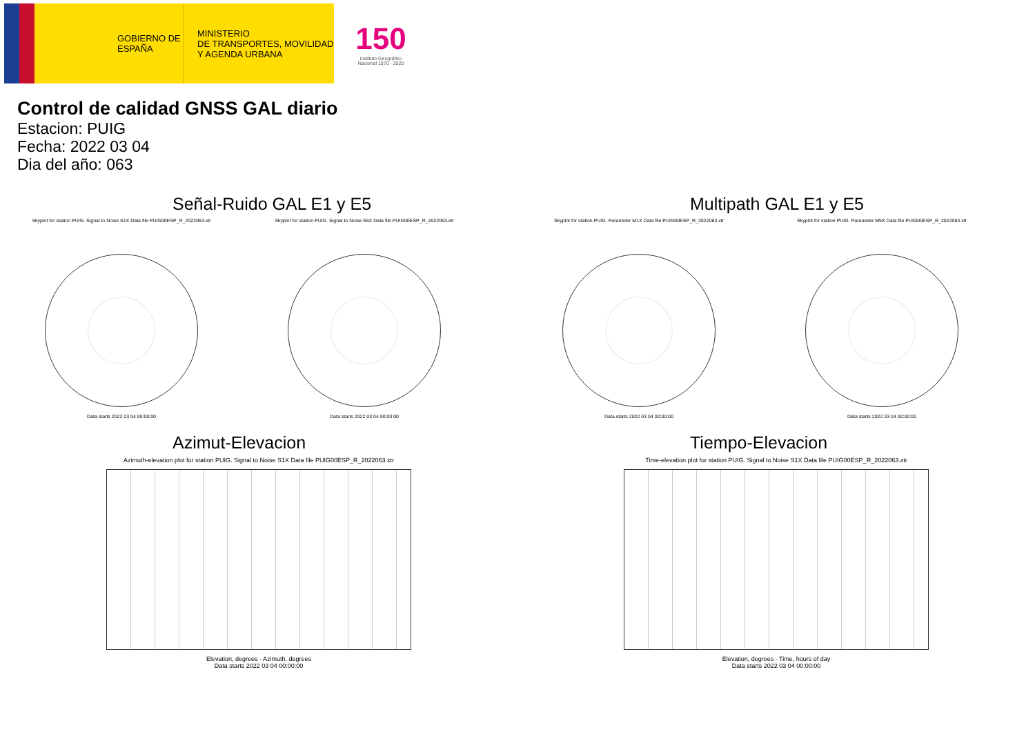GOBIERNO DE ESPAÑA
MINISTERIO
DE TRANSPORTES, MOVILIDAD
Y AGENDA URBANA
150
Instituto Geográfico Nacional 1870 · 2020
Control de calidad GNSS GAL diario
Estacion: PUIG
Fecha: 2022 03 04
Dia del año: 063
Señal-Ruido GAL E1 y E5
Skyplot for station PUIG. Signal to Noise S1X Data file PUIG00ESP_R_2022063.xtr
Data starts 2022 03 04 00:00:00
Skyplot for station PUIG. Signal to Noise S5X Data file PUIG00ESP_R_2022063.xtr
Data starts 2022 03 04 00:00:00
Multipath GAL E1 y E5
Skyplot for station PUIG. Parameter M1X Data file PUIG00ESP_R_2022063.xtr
Data starts 2022 03 04 00:00:00
Skyplot for station PUIG. Parameter M5X Data file PUIG00ESP_R_2022063.xtr
Data starts 2022 03 04 00:00:00
Azimut-Elevacion
Azimuth-elevation plot for station PUIG. Signal to Noise S1X Data file PUIG00ESP_R_2022063.xtr
Elevation, degrees · Azimuth, degrees
Data starts 2022 03 04 00:00:00
Tiempo-Elevacion
Time-elevation plot for station PUIG. Signal to Noise S1X Data file PUIG00ESP_R_2022063.xtr
Elevation, degrees · Time, hours of day
Data starts 2022 03 04 00:00:00